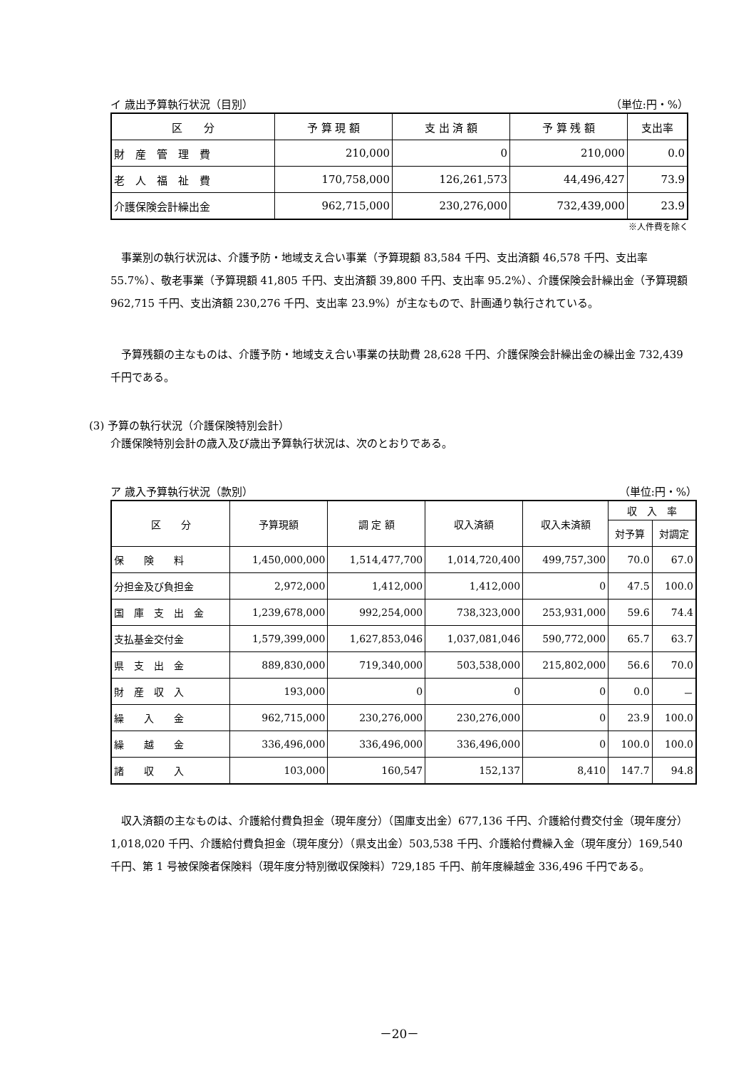イ 歳出予算執行状況（目別） （単位:円・%）
| 区 分 | 予 算 現 額 | 支 出 済 額 | 予 算 残 額 | 支出率 |
| --- | --- | --- | --- | --- |
| 財 産 管 理 費 | 210,000 | 0 | 210,000 | 0.0 |
| 老 人 福 祉 費 | 170,758,000 | 126,261,573 | 44,496,427 | 73.9 |
| 介護保険会計繰出金 | 962,715,000 | 230,276,000 | 732,439,000 | 23.9 |
※人件費を除く
事業別の執行状況は、介護予防・地域支え合い事業（予算現額 83,584 千円、支出済額 46,578 千円、支出率 55.7%）、敬老事業（予算現額 41,805 千円、支出済額 39,800 千円、支出率 95.2%）、介護保険会計繰出金（予算現額 962,715 千円、支出済額 230,276 千円、支出率 23.9%）が主なもので、計画通り執行されている。
予算残額の主なものは、介護予防・地域支え合い事業の扶助費 28,628 千円、介護保険会計繰出金の繰出金 732,439 千円である。
(3) 予算の執行状況（介護保険特別会計）
介護保険特別会計の歳入及び歳出予算執行状況は、次のとおりである。
ア 歳入予算執行状況（款別） （単位:円・%）
| 区 分 | 予算現額 | 調 定 額 | 収入済額 | 収入未済額 | 収 入 率 | |
| --- | --- | --- | --- | --- | --- | --- |
| | | | | | 対予算 | 対調定 |
| 保 険 料 | 1,450,000,000 | 1,514,477,700 | 1,014,720,400 | 499,757,300 | 70.0 | 67.0 |
| 分担金及び負担金 | 2,972,000 | 1,412,000 | 1,412,000 | 0 | 47.5 | 100.0 |
| 国 庫 支 出 金 | 1,239,678,000 | 992,254,000 | 738,323,000 | 253,931,000 | 59.6 | 74.4 |
| 支払基金交付金 | 1,579,399,000 | 1,627,853,046 | 1,037,081,046 | 590,772,000 | 65.7 | 63.7 |
| 県 支 出 金 | 889,830,000 | 719,340,000 | 503,538,000 | 215,802,000 | 56.6 | 70.0 |
| 財 産 収 入 | 193,000 | 0 | 0 | 0 | 0.0 | － |
| 繰 入 金 | 962,715,000 | 230,276,000 | 230,276,000 | 0 | 23.9 | 100.0 |
| 繰 越 金 | 336,496,000 | 336,496,000 | 336,496,000 | 0 | 100.0 | 100.0 |
| 諸 収 入 | 103,000 | 160,547 | 152,137 | 8,410 | 147.7 | 94.8 |
収入済額の主なものは、介護給付費負担金（現年度分）（国庫支出金）677,136 千円、介護給付費交付金（現年度分）1,018,020 千円、介護給付費負担金（現年度分）（県支出金）503,538 千円、介護給付費繰入金（現年度分）169,540 千円、第 1 号被保険者保険料（現年度分特別徴収保険料）729,185 千円、前年度繰越金 336,496 千円である。
－20－